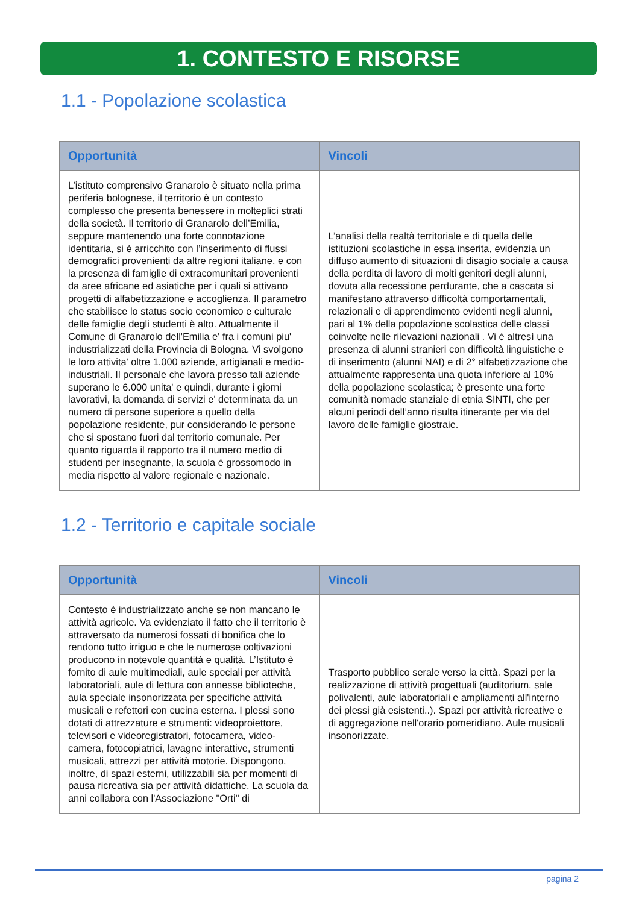1. CONTESTO E RISORSE
1.1 - Popolazione scolastica
| Opportunità | Vincoli |
| --- | --- |
| L’istituto comprensivo Granarolo è situato nella prima periferia bolognese, il territorio è un contesto complesso che presenta benessere in molteplici strati della società. Il territorio di Granarolo dell’Emilia, seppure mantenendo una forte connotazione identitaria, si è arricchito con l’inserimento di flussi demografici provenienti da altre regioni italiane, e con la presenza di famiglie di extracomunitari provenienti da aree africane ed asiatiche per i quali si attivano progetti di alfabetizzazione e accoglienza. Il parametro che stabilisce lo status socio economico e culturale delle famiglie degli studenti è alto. Attualmente il Comune di Granarolo dell'Emilia e' fra i comuni piu' industrializzati della Provincia di Bologna. Vi svolgono le loro attivita' oltre 1.000 aziende, artigianali e medio-industriali. Il personale che lavora presso tali aziende superano le 6.000 unita' e quindi, durante i giorni lavorativi, la domanda di servizi e' determinata da un numero di persone superiore a quello della popolazione residente, pur considerando le persone che si spostano fuori dal territorio comunale. Per quanto riguarda il rapporto tra il numero medio di studenti per insegnante, la scuola è grossomodo in media rispetto al valore regionale e nazionale. | L’analisi della realtà territoriale e di quella delle istituzioni scolastiche in essa inserita, evidenzia un diffuso aumento di situazioni di disagio sociale a causa della perdita di lavoro di molti genitori degli alunni, dovuta alla recessione perdurante, che a cascata si manifestano attraverso difficoltà comportamentali, relazionali e di apprendimento evidenti negli alunni, pari al 1% della popolazione scolastica delle classi coinvolte nelle rilevazioni nazionali . Vi è altresì una presenza di alunni stranieri con difficoltà linguistiche e di inserimento (alunni NAI) e di 2° alfabetizzazione che attualmente rappresenta una quota inferiore al 10% della popolazione scolastica; è presente una forte comunità nomade stanziale di etnia SINTI, che per alcuni periodi dell’anno risulta itinerante per via del lavoro delle famiglie giostraie. |
1.2 - Territorio e capitale sociale
| Opportunità | Vincoli |
| --- | --- |
| Contesto è industrializzato anche se non mancano le attività agricole. Va evidenziato il fatto che il territorio è attraversato da numerosi fossati di bonifica che lo rendono tutto irriguo e che le numerose coltivazioni producono in notevole quantità e qualità. L’Istituto è fornito di aule multimediali, aule speciali per attività laboratoriali, aule di lettura con annesse biblioteche, aula speciale insonorizzata per specifiche attività musicali e refettori con cucina esterna. I plessi sono dotati di attrezzature e strumenti: videoproiettore, televisori e videoregistratori, fotocamera, video-camera, fotocopiatrici, lavagne interattive, strumenti musicali, attrezzi per attività motorie. Dispongono, inoltre, di spazi esterni, utilizzabili sia per momenti di pausa ricreativa sia per attività didattiche. La scuola da anni collabora con l'Associazione "Orti" di | Trasporto pubblico serale verso la città. Spazi per la realizzazione di attività progettuali (auditorium, sale polivalenti, aule laboratoriali e ampliamenti all'interno dei plessi già esistenti..). Spazi per attività ricreative e di aggregazione nell'orario pomeridiano. Aule musicali insonorizzate. |
pagina 2